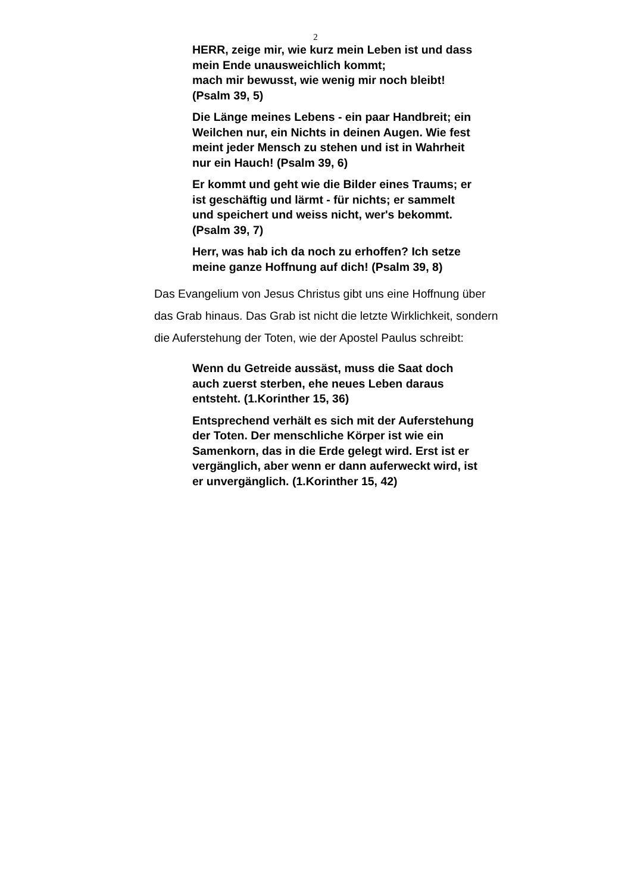2
HERR, zeige mir, wie kurz mein Leben ist und dass mein Ende unausweichlich kommt;
mach mir bewusst, wie wenig mir noch bleibt! (Psalm 39, 5)
Die Länge meines Lebens - ein paar Handbreit; ein Weilchen nur, ein Nichts in deinen Augen. Wie fest meint jeder Mensch zu stehen und ist in Wahrheit nur ein Hauch! (Psalm 39, 6)
Er kommt und geht wie die Bilder eines Traums; er ist geschäftig und lärmt - für nichts; er sammelt und speichert und weiss nicht, wer's bekommt. (Psalm 39, 7)
Herr, was hab ich da noch zu erhoffen? Ich setze meine ganze Hoffnung auf dich! (Psalm 39, 8)
Das Evangelium von Jesus Christus gibt uns eine Hoffnung über das Grab hinaus. Das Grab ist nicht die letzte Wirklichkeit, sondern die Auferstehung der Toten, wie der Apostel Paulus schreibt:
Wenn du Getreide aussäst, muss die Saat doch auch zuerst sterben, ehe neues Leben daraus entsteht. (1.Korinther 15, 36)
Entsprechend verhält es sich mit der Auferstehung der Toten. Der menschliche Körper ist wie ein Samenkorn, das in die Erde gelegt wird. Erst ist er vergänglich, aber wenn er dann auferweckt wird, ist er unvergänglich. (1.Korinther 15, 42)